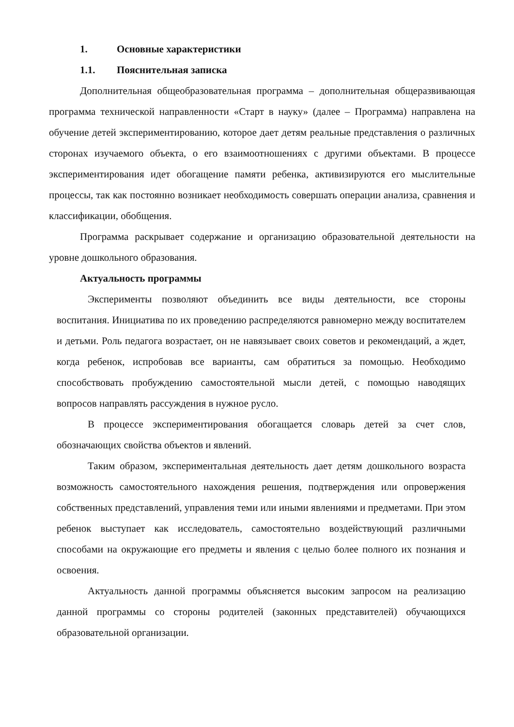1. Основные характеристики
1.1. Пояснительная записка
Дополнительная общеобразовательная программа – дополнительная общеразвивающая программа технической направленности «Старт в науку» (далее – Программа) направлена на обучение детей экспериментированию, которое дает детям реальные представления о различных сторонах изучаемого объекта, о его взаимоотношениях с другими объектами. В процессе экспериментирования идет обогащение памяти ребенка, активизируются его мыслительные процессы, так как постоянно возникает необходимость совершать операции анализа, сравнения и классификации, обобщения.
Программа раскрывает содержание и организацию образовательной деятельности на уровне дошкольного образования.
Актуальность программы
Эксперименты позволяют объединить все виды деятельности, все стороны воспитания. Инициатива по их проведению распределяются равномерно между воспитателем и детьми. Роль педагога возрастает, он не навязывает своих советов и рекомендаций, а ждет, когда ребенок, испробовав все варианты, сам обратиться за помощью. Необходимо способствовать пробуждению самостоятельной мысли детей, с помощью наводящих вопросов направлять рассуждения в нужное русло.
В процессе экспериментирования обогащается словарь детей за счет слов, обозначающих свойства объектов и явлений.
Таким образом, экспериментальная деятельность дает детям дошкольного возраста возможность самостоятельного нахождения решения, подтверждения или опровержения собственных представлений, управления теми или иными явлениями и предметами. При этом ребенок выступает как исследователь, самостоятельно воздействующий различными способами на окружающие его предметы и явления с целью более полного их познания и освоения.
Актуальность данной программы объясняется высоким запросом на реализацию данной программы со стороны родителей (законных представителей) обучающихся образовательной организации.